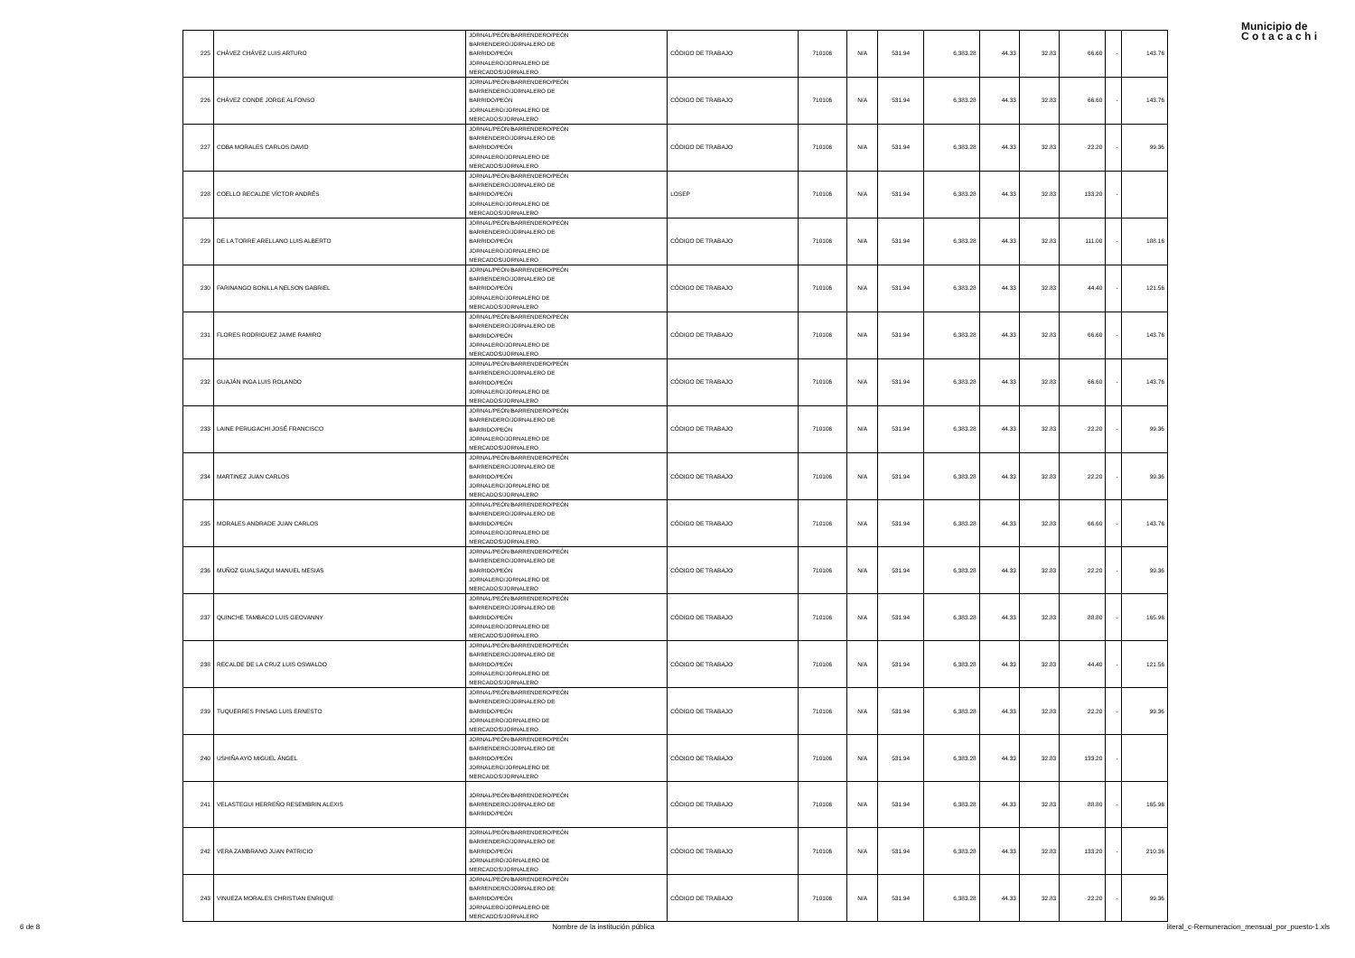Municipio de
C o t a c a c h i
| 225 | CHÁVEZ CHÁVEZ LUIS ARTURO | JORNAL/PEÓN/BARRENDERO/PEÓN BARRENDERO/JORNALERO DE BARRIDO/PEÓN JORNALERO/JORNALERO DE MERCADOS/JORNALERO | CÓDIGO DE TRABAJO | 710106 | N/A | 531.94 | 6,383.28 | 44.33 | 32.83 | 66.60 | - | 143.76 |
| 226 | CHÁVEZ CONDE JORGE ALFONSO | JORNAL/PEÓN/BARRENDERO/PEÓN BARRENDERO/JORNALERO DE BARRIDO/PEÓN JORNALERO/JORNALERO DE MERCADOS/JORNALERO | CÓDIGO DE TRABAJO | 710106 | N/A | 531.94 | 6,383.28 | 44.33 | 32.83 | 66.60 | - | 143.76 |
| 227 | COBA MORALES CARLOS DAVID | JORNAL/PEÓN/BARRENDERO/PEÓN BARRENDERO/JORNALERO DE BARRIDO/PEÓN JORNALERO/JORNALERO DE MERCADOS/JORNALERO | CÓDIGO DE TRABAJO | 710106 | N/A | 531.94 | 6,383.28 | 44.33 | 32.83 | 22.20 | - | 99.36 |
| 228 | COELLO RECALDE VÍCTOR ANDRÉS | JORNAL/PEÓN/BARRENDERO/PEÓN BARRENDERO/JORNALERO DE BARRIDO/PEÓN JORNALERO/JORNALERO DE MERCADOS/JORNALERO | LOSEP | 710106 | N/A | 531.94 | 6,383.28 | 44.33 | 32.83 | 133.20 | - | |
| 229 | DE LA TORRE ARELLANO LUIS ALBERTO | JORNAL/PEÓN/BARRENDERO/PEÓN BARRENDERO/JORNALERO DE BARRIDO/PEÓN JORNALERO/JORNALERO DE MERCADOS/JORNALERO | CÓDIGO DE TRABAJO | 710106 | N/A | 531.94 | 6,383.28 | 44.33 | 32.83 | 111.00 | - | 188.16 |
| 230 | FARINANGO BONILLA NELSON GABRIEL | JORNAL/PEÓN/BARRENDERO/PEÓN BARRENDERO/JORNALERO DE BARRIDO/PEÓN JORNALERO/JORNALERO DE MERCADOS/JORNALERO | CÓDIGO DE TRABAJO | 710106 | N/A | 531.94 | 6,383.28 | 44.33 | 32.83 | 44.40 | - | 121.56 |
| 231 | FLORES RODRIGUEZ JAIME RAMIRO | JORNAL/PEÓN/BARRENDERO/PEÓN BARRENDERO/JORNALERO DE BARRIDO/PEÓN JORNALERO/JORNALERO DE MERCADOS/JORNALERO | CÓDIGO DE TRABAJO | 710106 | N/A | 531.94 | 6,383.28 | 44.33 | 32.83 | 66.60 | - | 143.76 |
| 232 | GUAJÁN INGA LUIS ROLANDO | JORNAL/PEÓN/BARRENDERO/PEÓN BARRENDERO/JORNALERO DE BARRIDO/PEÓN JORNALERO/JORNALERO DE MERCADOS/JORNALERO | CÓDIGO DE TRABAJO | 710106 | N/A | 531.94 | 6,383.28 | 44.33 | 32.83 | 66.60 | - | 143.76 |
| 233 | LAINE PERUGACHI JOSÉ FRANCISCO | JORNAL/PEÓN/BARRENDERO/PEÓN BARRENDERO/JORNALERO DE BARRIDO/PEÓN JORNALERO/JORNALERO DE MERCADOS/JORNALERO | CÓDIGO DE TRABAJO | 710106 | N/A | 531.94 | 6,383.28 | 44.33 | 32.83 | 22.20 | - | 99.36 |
| 234 | MARTINEZ JUAN CARLOS | JORNAL/PEÓN/BARRENDERO/PEÓN BARRENDERO/JORNALERO DE BARRIDO/PEÓN JORNALERO/JORNALERO DE MERCADOS/JORNALERO | CÓDIGO DE TRABAJO | 710106 | N/A | 531.94 | 6,383.28 | 44.33 | 32.83 | 22.20 | - | 99.36 |
| 235 | MORALES ANDRADE JUAN CARLOS | JORNAL/PEÓN/BARRENDERO/PEÓN BARRENDERO/JORNALERO DE BARRIDO/PEÓN JORNALERO/JORNALERO DE MERCADOS/JORNALERO | CÓDIGO DE TRABAJO | 710106 | N/A | 531.94 | 6,383.28 | 44.33 | 32.83 | 66.60 | - | 143.76 |
| 236 | MUÑOZ GUALSAQUI MANUEL MESIAS | JORNAL/PEÓN/BARRENDERO/PEÓN BARRENDERO/JORNALERO DE BARRIDO/PEÓN JORNALERO/JORNALERO DE MERCADOS/JORNALERO | CÓDIGO DE TRABAJO | 710106 | N/A | 531.94 | 6,383.28 | 44.33 | 32.83 | 22.20 | - | 99.36 |
| 237 | QUINCHE TAMBACO LUIS GEOVANNY | JORNAL/PEÓN/BARRENDERO/PEÓN BARRENDERO/JORNALERO DE BARRIDO/PEÓN JORNALERO/JORNALERO DE MERCADOS/JORNALERO | CÓDIGO DE TRABAJO | 710106 | N/A | 531.94 | 6,383.28 | 44.33 | 32.83 | 88.80 | - | 165.96 |
| 238 | RECALDE DE LA CRUZ LUIS OSWALDO | JORNAL/PEÓN/BARRENDERO/PEÓN BARRENDERO/JORNALERO DE BARRIDO/PEÓN JORNALERO/JORNALERO DE MERCADOS/JORNALERO | CÓDIGO DE TRABAJO | 710106 | N/A | 531.94 | 6,383.28 | 44.33 | 32.83 | 44.40 | - | 121.56 |
| 239 | TUQUERRES PINSAG LUIS ERNESTO | JORNAL/PEÓN/BARRENDERO/PEÓN BARRENDERO/JORNALERO DE BARRIDO/PEÓN JORNALERO/JORNALERO DE MERCADOS/JORNALERO | CÓDIGO DE TRABAJO | 710106 | N/A | 531.94 | 6,383.28 | 44.33 | 32.83 | 22.20 | - | 99.36 |
| 240 | USHIÑA AYO MIGUEL ÁNGEL | JORNAL/PEÓN/BARRENDERO/PEÓN BARRENDERO/JORNALERO DE BARRIDO/PEÓN JORNALERO/JORNALERO DE MERCADOS/JORNALERO | CÓDIGO DE TRABAJO | 710106 | N/A | 531.94 | 6,383.28 | 44.33 | 32.83 | 133.20 | - | |
| 241 | VELASTEGUI HERREÑO RESEMBRIN ALEXIS | JORNAL/PEÓN/BARRENDERO/PEÓN BARRENDERO/JORNALERO DE BARRIDO/PEÓN | CÓDIGO DE TRABAJO | 710106 | N/A | 531.94 | 6,383.28 | 44.33 | 32.83 | 88.80 | - | 165.96 |
| 242 | VERA ZAMBRANO JUAN PATRICIO | JORNAL/PEÓN/BARRENDERO/PEÓN BARRENDERO/JORNALERO DE BARRIDO/PEÓN JORNALERO/JORNALERO DE MERCADOS/JORNALERO | CÓDIGO DE TRABAJO | 710106 | N/A | 531.94 | 6,383.28 | 44.33 | 32.83 | 133.20 | - | 210.36 |
| 243 | VINUEZA MORALES CHRISTIAN ENRIQUE | JORNAL/PEÓN/BARRENDERO/PEÓN BARRENDERO/JORNALERO DE BARRIDO/PEÓN JORNALERO/JORNALERO DE MERCADOS/JORNALERO | CÓDIGO DE TRABAJO | 710106 | N/A | 531.94 | 6,383.28 | 44.33 | 32.83 | 22.20 | - | 99.36 |
6 de 8 Nombre de la institución pública literal_c-Remuneracion_mensual_por_puesto-1.xls